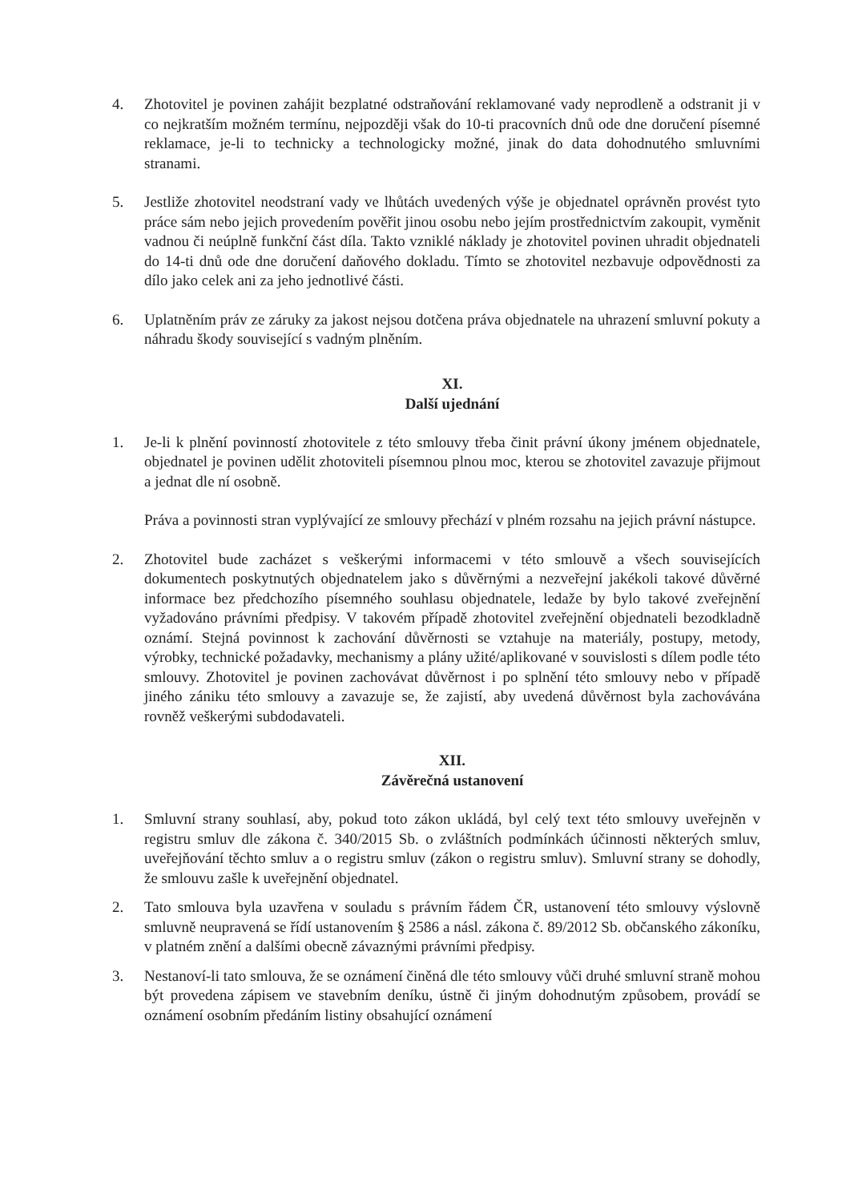4. Zhotovitel je povinen zahájit bezplatné odstraňování reklamované vady neprodleně a odstranit ji v co nejkratším možném termínu, nejpozději však do 10-ti pracovních dnů ode dne doručení písemné reklamace, je-li to technicky a technologicky možné, jinak do data dohodnutého smluvními stranami.
5. Jestliže zhotovitel neodstraní vady ve lhůtách uvedených výše je objednatel oprávněn provést tyto práce sám nebo jejich provedením pověřit jinou osobu nebo jejím prostřednictvím zakoupit, vyměnit vadnou či neúplně funkční část díla. Takto vzniklé náklady je zhotovitel povinen uhradit objednateli do 14-ti dnů ode dne doručení daňového dokladu. Tímto se zhotovitel nezbavuje odpovědnosti za dílo jako celek ani za jeho jednotlivé části.
6. Uplatněním práv ze záruky za jakost nejsou dotčena práva objednatele na uhrazení smluvní pokuty a náhradu škody související s vadným plněním.
XI.
Další ujednání
1. Je-li k plnění povinností zhotovitele z této smlouvy třeba činit právní úkony jménem objednatele, objednatel je povinen udělit zhotoviteli písemnou plnou moc, kterou se zhotovitel zavazuje přijmout a jednat dle ní osobně.
Práva a povinnosti stran vyplývající ze smlouvy přechází v plném rozsahu na jejich právní nástupce.
2. Zhotovitel bude zacházet s veškerými informacemi v této smlouvě a všech souvisejících dokumentech poskytnutých objednatelem jako s důvěrnými a nezveřejní jakékoli takové důvěrné informace bez předchozího písemného souhlasu objednatele, ledaže by bylo takové zveřejnění vyžadováno právními předpisy. V takovém případě zhotovitel zveřejnění objednateli bezodkladně oznámí. Stejná povinnost k zachování důvěrnosti se vztahuje na materiály, postupy, metody, výrobky, technické požadavky, mechanismy a plány užité/aplikované v souvislosti s dílem podle této smlouvy. Zhotovitel je povinen zachovávat důvěrnost i po splnění této smlouvy nebo v případě jiného zániku této smlouvy a zavazuje se, že zajistí, aby uvedená důvěrnost byla zachovávána rovněž veškerými subdodavateli.
XII.
Závěrečná ustanovení
1. Smluvní strany souhlasí, aby, pokud toto zákon ukládá, byl celý text této smlouvy uveřejněn v registru smluv dle zákona č. 340/2015 Sb. o zvláštních podmínkách účinnosti některých smluv, uveřejňování těchto smluv a o registru smluv (zákon o registru smluv). Smluvní strany se dohodly, že smlouvu zašle k uveřejnění objednatel.
2. Tato smlouva byla uzavřena v souladu s právním řádem ČR, ustanovení této smlouvy výslovně smluvně neupravená se řídí ustanovením § 2586 a násl. zákona č. 89/2012 Sb. občanského zákoníku, v platném znění a dalšími obecně závaznými právními předpisy.
3. Nestanoví-li tato smlouva, že se oznámení činěná dle této smlouvy vůči druhé smluvní straně mohou být provedena zápisem ve stavebním deníku, ústně či jiným dohodnutým způsobem, provádí se oznámení osobním předáním listiny obsahující oznámení